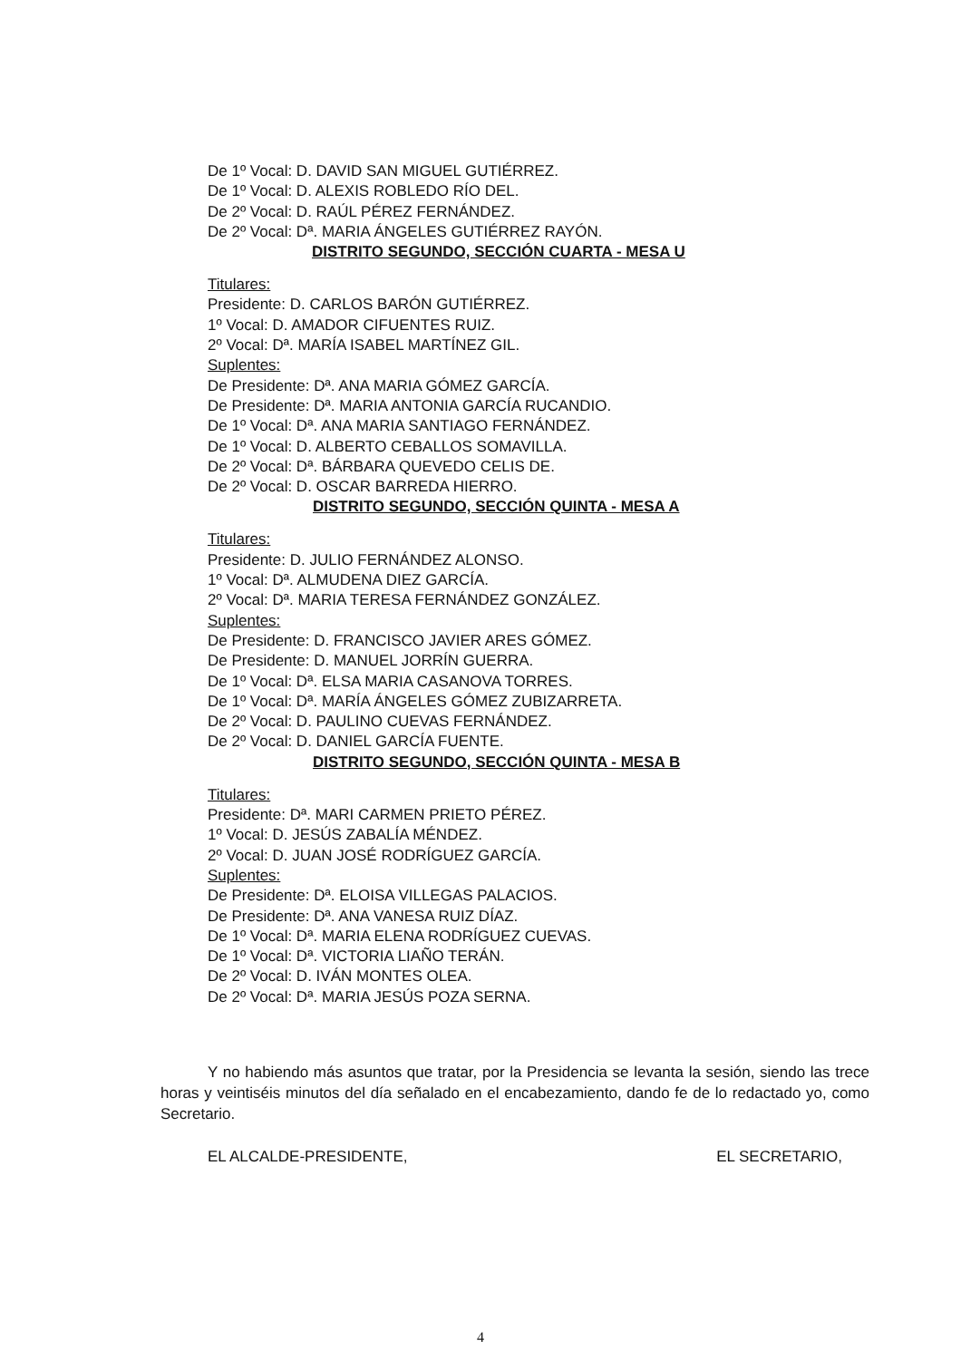De 1º Vocal: D. DAVID SAN MIGUEL GUTIÉRREZ.
De 1º Vocal: D. ALEXIS ROBLEDO RÍO DEL.
De 2º Vocal: D. RAÚL PÉREZ FERNÁNDEZ.
De 2º Vocal: Dª. MARIA ÁNGELES GUTIÉRREZ RAYÓN.
DISTRITO SEGUNDO, SECCIÓN CUARTA - MESA U
Titulares:
Presidente: D. CARLOS BARÓN GUTIÉRREZ.
1º Vocal: D. AMADOR CIFUENTES RUIZ.
2º Vocal: Dª. MARÍA ISABEL MARTÍNEZ GIL.
Suplentes:
De Presidente: Dª. ANA MARIA GÓMEZ GARCÍA.
De Presidente: Dª. MARIA ANTONIA GARCÍA RUCANDIO.
De 1º Vocal: Dª. ANA MARIA SANTIAGO FERNÁNDEZ.
De 1º Vocal: D. ALBERTO CEBALLOS SOMAVILLA.
De 2º Vocal: Dª. BÁRBARA QUEVEDO CELIS DE.
De 2º Vocal: D. OSCAR BARREDA HIERRO.
DISTRITO SEGUNDO, SECCIÓN QUINTA - MESA A
Titulares:
Presidente: D. JULIO FERNÁNDEZ ALONSO.
1º Vocal: Dª. ALMUDENA DIEZ GARCÍA.
2º Vocal: Dª. MARIA TERESA FERNÁNDEZ GONZÁLEZ.
Suplentes:
De Presidente: D. FRANCISCO JAVIER ARES GÓMEZ.
De Presidente: D. MANUEL JORRÍN GUERRA.
De 1º Vocal: Dª. ELSA MARIA CASANOVA TORRES.
De 1º Vocal: Dª. MARÍA ÁNGELES GÓMEZ ZUBIZARRETA.
De 2º Vocal: D. PAULINO CUEVAS FERNÁNDEZ.
De 2º Vocal: D. DANIEL GARCÍA FUENTE.
DISTRITO SEGUNDO, SECCIÓN QUINTA - MESA B
Titulares:
Presidente: Dª. MARI CARMEN PRIETO PÉREZ.
1º Vocal: D. JESÚS ZABALÍA MÉNDEZ.
2º Vocal: D. JUAN JOSÉ RODRÍGUEZ GARCÍA.
Suplentes:
De Presidente: Dª. ELOISA VILLEGAS PALACIOS.
De Presidente: Dª. ANA VANESA RUIZ DÍAZ.
De 1º Vocal: Dª. MARIA ELENA RODRÍGUEZ CUEVAS.
De 1º Vocal: Dª. VICTORIA LIAÑO TERÁN.
De 2º Vocal: D. IVÁN MONTES OLEA.
De 2º Vocal: Dª. MARIA JESÚS POZA SERNA.
Y no habiendo más asuntos que tratar, por la Presidencia se levanta la sesión, siendo las trece horas y veintiséis minutos del día señalado en el encabezamiento, dando fe de lo redactado yo, como Secretario.
EL ALCALDE-PRESIDENTE, EL SECRETARIO,
4